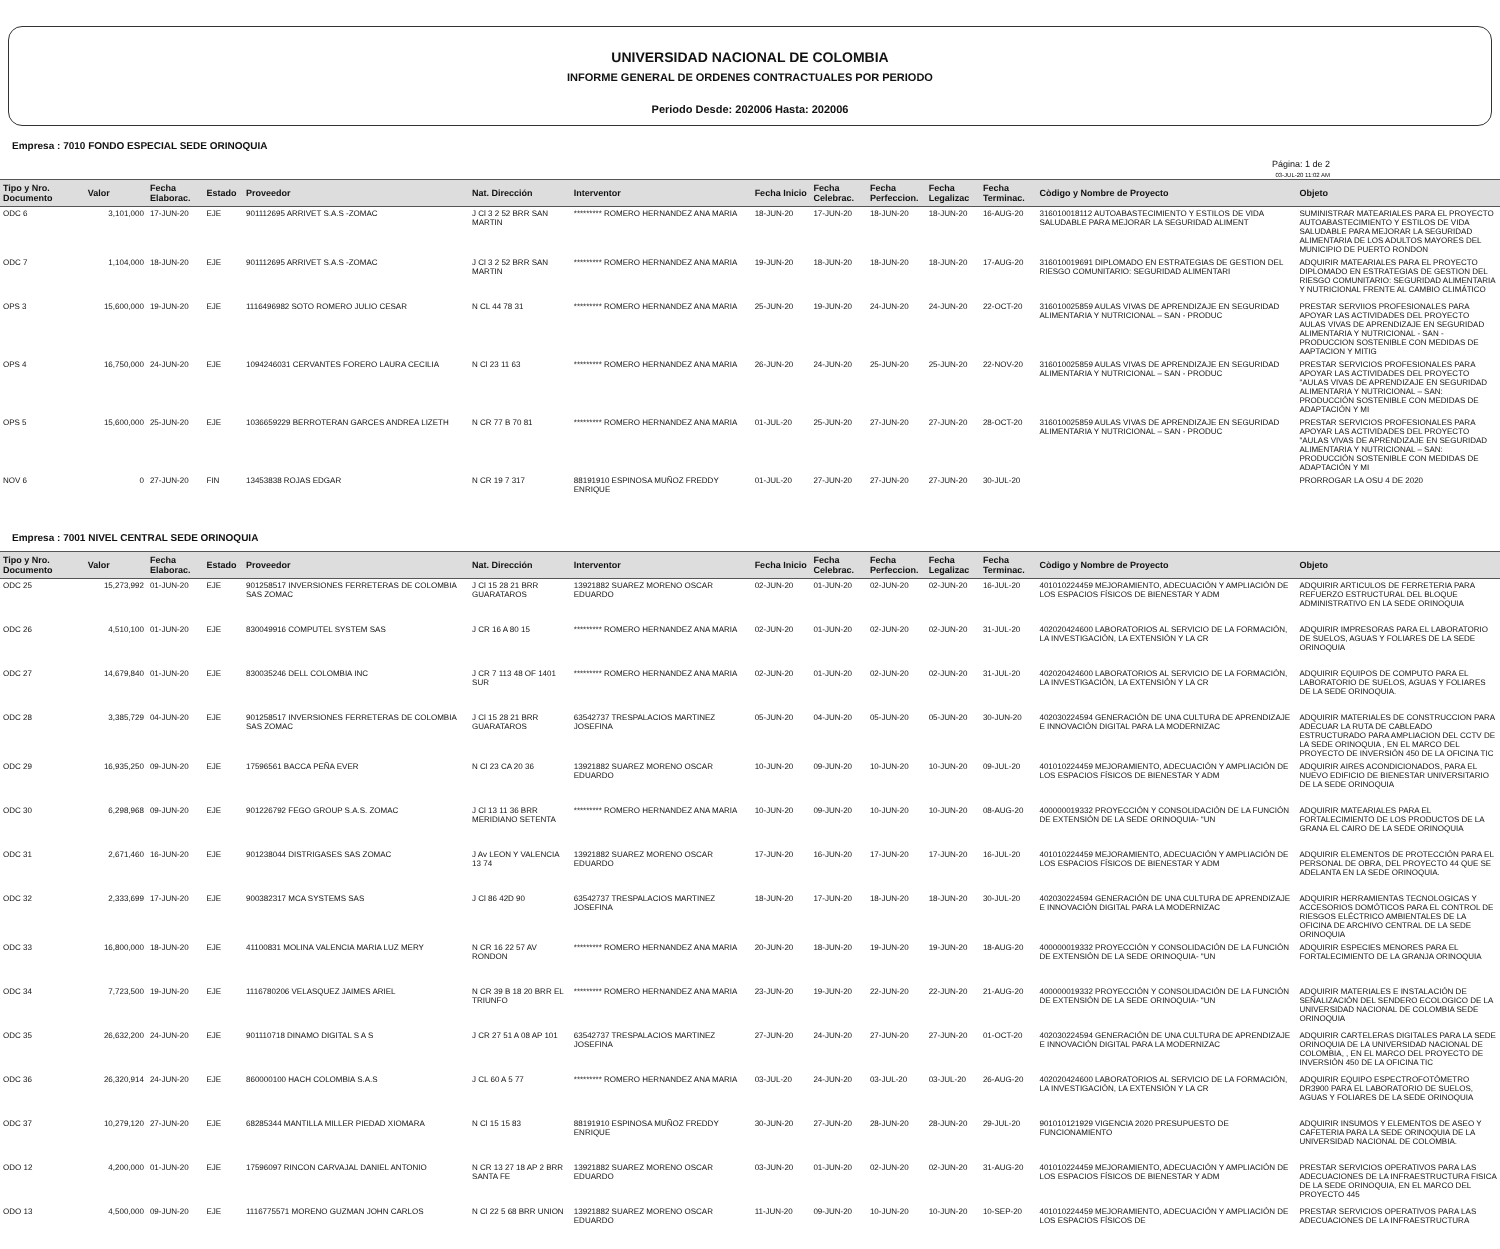UNIVERSIDAD NACIONAL DE COLOMBIA
INFORME GENERAL DE ORDENES CONTRACTUALES POR PERIODO
Periodo Desde: 202006 Hasta: 202006
Empresa : 7010 FONDO ESPECIAL SEDE ORINOQUIA
Página: 1 de 2
03-JUL-20 11:02 AM
| Tipo y Nro. Documento | Valor | Fecha Elaborac. | Estado | Proveedor | Nat. Dirección | Interventor | Fecha Inicio | Fecha Celebrac. | Fecha Perfeccion. | Fecha Legalizac | Fecha Terminac. | Còdigo y Nombre de Proyecto | Objeto |
| --- | --- | --- | --- | --- | --- | --- | --- | --- | --- | --- | --- | --- | --- |
| ODC 6 | 3,101,000 | 17-JUN-20 | EJE | 901112695 ARRIVET S.A.S -ZOMAC | J Cl 3 2 52 BRR SAN MARTIN | ********* ROMERO HERNANDEZ ANA MARIA | 18-JUN-20 | 17-JUN-20 | 18-JUN-20 | 18-JUN-20 | 16-AUG-20 | 316010018112 AUTOABASTECIMIENTO Y ESTILOS DE VIDA SALUDABLE PARA MEJORAR LA SEGURIDAD ALIMENT | SUMINISTRAR MATEARIALES PARA EL PROYECTO AUTOABASTECIMIENTO Y ESTILOS DE VIDA SALUDABLE PARA MEJORAR LA SEGURIDAD ALIMENTARIA DE LOS ADULTOS MAYORES DEL MUNICIPIO DE PUERTO RONDON |
| ODC 7 | 1,104,000 | 18-JUN-20 | EJE | 901112695 ARRIVET S.A.S -ZOMAC | J Cl 3 2 52 BRR SAN MARTIN | ********* ROMERO HERNANDEZ ANA MARIA | 19-JUN-20 | 18-JUN-20 | 18-JUN-20 | 18-JUN-20 | 17-AUG-20 | 316010019691 DIPLOMADO EN ESTRATEGIAS DE GESTION DEL RIESGO COMUNITARIO: SEGURIDAD ALIMENTARI | ADQUIRIR MATEARIALES PARA EL PROYECTO DIPLOMADO EN ESTRATEGIAS DE GESTION DEL RIESGO COMUNITARIO: SEGURIDAD ALIMENTARIA Y NUTRICIONAL FRENTE AL CAMBIO CLIMÁTICO |
| OPS 3 | 15,600,000 | 19-JUN-20 | EJE | 1116496982 SOTO ROMERO JULIO CESAR | N CL 44 78 31 | ********* ROMERO HERNANDEZ ANA MARIA | 25-JUN-20 | 19-JUN-20 | 24-JUN-20 | 24-JUN-20 | 22-OCT-20 | 316010025859 AULAS VIVAS DE APRENDIZAJE EN SEGURIDAD ALIMENTARIA Y NUTRICIONAL – SAN - PRODUC | PRESTAR SERVIIOS PROFESIONALES PARA APOYAR LAS ACTIVIDADES DEL PROYECTO AULAS VIVAS DE APRENDIZAJE EN SEGURIDAD ALIMENTARIA Y NUTRICIONAL - SAN - PRODUCCION SOSTENIBLE CON MEDIDAS DE AAPTACION Y MITIG |
| OPS 4 | 16,750,000 | 24-JUN-20 | EJE | 1094246031 CERVANTES FORERO LAURA CECILIA | N Cl 23 11 63 | ********* ROMERO HERNANDEZ ANA MARIA | 26-JUN-20 | 24-JUN-20 | 25-JUN-20 | 25-JUN-20 | 22-NOV-20 | 316010025859 AULAS VIVAS DE APRENDIZAJE EN SEGURIDAD ALIMENTARIA Y NUTRICIONAL – SAN - PRODUC | PRESTAR SERVICIOS PROFESIONALES PARA APOYAR LAS ACTIVIDADES DEL PROYECTO "AULAS VIVAS DE APRENDIZAJE EN SEGURIDAD ALIMENTARIA Y NUTRICIONAL – SAN: PRODUCCIÓN SOSTENIBLE CON MEDIDAS DE ADAPTACIÓN Y MI |
| OPS 5 | 15,600,000 | 25-JUN-20 | EJE | 1036659229 BERROTERAN GARCES ANDREA LIZETH | N CR 77 B 70 81 | ********* ROMERO HERNANDEZ ANA MARIA | 01-JUL-20 | 25-JUN-20 | 27-JUN-20 | 27-JUN-20 | 28-OCT-20 | 316010025859 AULAS VIVAS DE APRENDIZAJE EN SEGURIDAD ALIMENTARIA Y NUTRICIONAL – SAN - PRODUC | PRESTAR SERVICIOS PROFESIONALES PARA APOYAR LAS ACTIVIDADES DEL PROYECTO "AULAS VIVAS DE APRENDIZAJE EN SEGURIDAD ALIMENTARIA Y NUTRICIONAL – SAN: PRODUCCIÓN SOSTENIBLE CON MEDIDAS DE ADAPTACIÓN Y MI |
| NOV 6 | 0 | 27-JUN-20 | FIN | 13453838 ROJAS EDGAR | N CR 19 7 317 | 88191910 ESPINOSA MUÑOZ FREDDY ENRIQUE | 01-JUL-20 | 27-JUN-20 | 27-JUN-20 | 27-JUN-20 | 30-JUL-20 | | PRORROGAR LA OSU 4 DE 2020 |
Empresa : 7001 NIVEL CENTRAL SEDE ORINOQUIA
| Tipo y Nro. Documento | Valor | Fecha Elaborac. | Estado | Proveedor | Nat. Dirección | Interventor | Fecha Inicio | Fecha Celebrac. | Fecha Perfeccion. | Fecha Legalizac | Fecha Terminac. | Còdigo y Nombre de Proyecto | Objeto |
| --- | --- | --- | --- | --- | --- | --- | --- | --- | --- | --- | --- | --- | --- |
| ODC 25 | 15,273,992 | 01-JUN-20 | EJE | 901258517 INVERSIONES FERRETERAS DE COLOMBIA SAS ZOMAC | J Cl 15 28 21 BRR GUARATAROS | 13921882 SUAREZ MORENO OSCAR EDUARDO | 02-JUN-20 | 01-JUN-20 | 02-JUN-20 | 02-JUN-20 | 16-JUL-20 | 401010224459 MEJORAMIENTO, ADECUACIÓN Y AMPLIACIÓN DE LOS ESPACIOS FÍSICOS DE BIENESTAR Y ADM | ADQUIRIR ARTICULOS DE FERRETERIA PARA REFUERZO ESTRUCTURAL DEL BLOQUE ADMINISTRATIVO EN LA SEDE ORINOQUIA |
| ODC 26 | 4,510,100 | 01-JUN-20 | EJE | 830049916 COMPUTEL SYSTEM SAS | J CR 16 A 80 15 | ********* ROMERO HERNANDEZ ANA MARIA | 02-JUN-20 | 01-JUN-20 | 02-JUN-20 | 02-JUN-20 | 31-JUL-20 | 402020424600 LABORATORIOS AL SERVICIO DE LA FORMACIÓN, LA INVESTIGACIÓN, LA EXTENSIÓN Y LA CR | ADQUIRIR IMPRESORAS PARA EL LABORATORIO DE SUELOS, AGUAS Y FOLIARES DE LA SEDE ORINOQUIA |
| ODC 27 | 14,679,840 | 01-JUN-20 | EJE | 830035246 DELL COLOMBIA INC | J CR 7 113 48 OF 1401 SUR | ********* ROMERO HERNANDEZ ANA MARIA | 02-JUN-20 | 01-JUN-20 | 02-JUN-20 | 02-JUN-20 | 31-JUL-20 | 402020424600 LABORATORIOS AL SERVICIO DE LA FORMACIÓN, LA INVESTIGACIÓN, LA EXTENSIÓN Y LA CR | ADQUIRIR EQUIPOS DE COMPUTO PARA EL LABORATORIO DE SUELOS, AGUAS Y FOLIARES DE LA SEDE ORINOQUIA. |
| ODC 28 | 3,385,729 | 04-JUN-20 | EJE | 901258517 INVERSIONES FERRETERAS DE COLOMBIA SAS ZOMAC | J Cl 15 28 21 BRR GUARATAROS | 63542737 TRESPALACIOS MARTINEZ JOSEFINA | 05-JUN-20 | 04-JUN-20 | 05-JUN-20 | 05-JUN-20 | 30-JUN-20 | 402030224594 GENERACIÓN DE UNA CULTURA DE APRENDIZAJE E INNOVACIÓN DIGITAL PARA LA MODERNIZAC | ADQUIRIR MATERIALES DE CONSTRUCCION PARA ADECUAR LA RUTA DE CABLEADO ESTRUCTURADO PARA AMPLIACION DEL CCTV DE LA SEDE ORINOQUIA , EN EL MARCO DEL PROYECTO DE INVERSIÓN 450 DE LA OFICINA TIC |
| ODC 29 | 16,935,250 | 09-JUN-20 | EJE | 17596561 BACCA PEÑA EVER | N Cl 23 CA 20 36 | 13921882 SUAREZ MORENO OSCAR EDUARDO | 10-JUN-20 | 09-JUN-20 | 10-JUN-20 | 10-JUN-20 | 09-JUL-20 | 401010224459 MEJORAMIENTO, ADECUACIÓN Y AMPLIACIÓN DE LOS ESPACIOS FÍSICOS DE BIENESTAR Y ADM | ADQUIRIR AIRES ACONDICIONADOS, PARA EL NUEVO EDIFICIO DE BIENESTAR UNIVERSITARIO DE LA SEDE ORINOQUIA |
| ODC 30 | 6,298,968 | 09-JUN-20 | EJE | 901226792 FEGO GROUP S.A.S. ZOMAC | J Cl 13 11 36 BRR MERIDIANO SETENTA | ********* ROMERO HERNANDEZ ANA MARIA | 10-JUN-20 | 09-JUN-20 | 10-JUN-20 | 10-JUN-20 | 08-AUG-20 | 400000019332 PROYECCIÓN Y CONSOLIDACIÓN DE LA FUNCIÓN DE EXTENSIÓN DE LA SEDE ORINOQUIA- "UN | ADQUIRIR MATEARIALES PARA EL FORTALECIMIENTO DE LOS PRODUCTOS DE LA GRANA EL CAIRO DE LA SEDE ORINOQUIA |
| ODC 31 | 2,671,460 | 16-JUN-20 | EJE | 901238044 DISTRIGASES SAS ZOMAC | J Av LEON Y VALENCIA 13 74 | 13921882 SUAREZ MORENO OSCAR EDUARDO | 17-JUN-20 | 16-JUN-20 | 17-JUN-20 | 17-JUN-20 | 16-JUL-20 | 401010224459 MEJORAMIENTO, ADECUACIÓN Y AMPLIACIÓN DE LOS ESPACIOS FÍSICOS DE BIENESTAR Y ADM | ADQUIRIR ELEMENTOS DE PROTECCIÓN PARA EL PERSONAL DE OBRA, DEL PROYECTO 44 QUE SE ADELANTA EN LA SEDE ORINOQUIA. |
| ODC 32 | 2,333,699 | 17-JUN-20 | EJE | 900382317 MCA SYSTEMS SAS | J Cl 86 42D 90 | 63542737 TRESPALACIOS MARTINEZ JOSEFINA | 18-JUN-20 | 17-JUN-20 | 18-JUN-20 | 18-JUN-20 | 30-JUL-20 | 402030224594 GENERACIÓN DE UNA CULTURA DE APRENDIZAJE E INNOVACIÓN DIGITAL PARA LA MODERNIZAC | ADQUIRIR HERRAMIENTAS TECNOLOGICAS Y ACCESORIOS DOMÓTICOS PARA EL CONTROL DE RIESGOS ELÉCTRICO AMBIENTALES DE LA OFICINA DE ARCHIVO CENTRAL DE LA SEDE ORINOQUIA |
| ODC 33 | 16,800,000 | 18-JUN-20 | EJE | 41100831 MOLINA VALENCIA MARIA LUZ MERY | N CR 16 22 57 AV RONDON | ********* ROMERO HERNANDEZ ANA MARIA | 20-JUN-20 | 18-JUN-20 | 19-JUN-20 | 19-JUN-20 | 18-AUG-20 | 400000019332 PROYECCIÓN Y CONSOLIDACIÓN DE LA FUNCIÓN DE EXTENSIÓN DE LA SEDE ORINOQUIA- "UN | ADQUIRIR ESPECIES MENORES PARA EL FORTALECIMIENTO DE LA GRANJA ORINOQUIA |
| ODC 34 | 7,723,500 | 19-JUN-20 | EJE | 1116780206 VELASQUEZ JAIMES ARIEL | N CR 39 B 18 20 BRR EL TRIUNFO | ********* ROMERO HERNANDEZ ANA MARIA | 23-JUN-20 | 19-JUN-20 | 22-JUN-20 | 22-JUN-20 | 21-AUG-20 | 400000019332 PROYECCIÓN Y CONSOLIDACIÓN DE LA FUNCIÓN DE EXTENSIÓN DE LA SEDE ORINOQUIA- "UN | ADQUIRIR MATERIALES E INSTALACIÓN DE SEÑALIZACIÓN DEL SENDERO ECOLOGICO DE LA UNIVERSIDAD NACIONAL DE COLOMBIA SEDE ORINOQUIA |
| ODC 35 | 26,632,200 | 24-JUN-20 | EJE | 901110718 DINAMO DIGITAL S A S | J CR 27 51 A 08 AP 101 | 63542737 TRESPALACIOS MARTINEZ JOSEFINA | 27-JUN-20 | 24-JUN-20 | 27-JUN-20 | 27-JUN-20 | 01-OCT-20 | 402030224594 GENERACIÓN DE UNA CULTURA DE APRENDIZAJE E INNOVACIÓN DIGITAL PARA LA MODERNIZAC | ADQUIRIR CARTELERAS DIGITALES PARA LA SEDE ORINOQUIA DE LA UNIVERSIDAD NACIONAL DE COLOMBIA, , EN EL MARCO DEL PROYECTO DE INVERSIÓN 450 DE LA OFICINA TIC |
| ODC 36 | 26,320,914 | 24-JUN-20 | EJE | 860000100 HACH COLOMBIA S.A.S | J CL 60 A 5 77 | ********* ROMERO HERNANDEZ ANA MARIA | 03-JUL-20 | 24-JUN-20 | 03-JUL-20 | 03-JUL-20 | 26-AUG-20 | 402020424600 LABORATORIOS AL SERVICIO DE LA FORMACIÓN, LA INVESTIGACIÓN, LA EXTENSIÓN Y LA CR | ADQUIRIR EQUIPO ESPECTROFOTÓMETRO DR3900 PARA EL LABORATORIO DE SUELOS, AGUAS Y FOLIARES DE LA SEDE ORINOQUIA |
| ODC 37 | 10,279,120 | 27-JUN-20 | EJE | 68285344 MANTILLA MILLER PIEDAD XIOMARA | N Cl 15 15 83 | 88191910 ESPINOSA MUÑOZ FREDDY ENRIQUE | 30-JUN-20 | 27-JUN-20 | 28-JUN-20 | 28-JUN-20 | 29-JUL-20 | 901010121929 VIGENCIA 2020 PRESUPUESTO DE FUNCIONAMIENTO | ADQUIRIR INSUMOS Y ELEMENTOS DE ASEO Y CAFETERIA PARA LA SEDE ORINOQUIA DE LA UNIVERSIDAD NACIONAL DE COLOMBIA. |
| ODO 12 | 4,200,000 | 01-JUN-20 | EJE | 17596097 RINCON CARVAJAL DANIEL ANTONIO | N CR 13 27 18 AP 2 BRR SANTA FE | 13921882 SUAREZ MORENO OSCAR EDUARDO | 03-JUN-20 | 01-JUN-20 | 02-JUN-20 | 02-JUN-20 | 31-AUG-20 | 401010224459 MEJORAMIENTO, ADECUACIÓN Y AMPLIACIÓN DE LOS ESPACIOS FÍSICOS DE BIENESTAR Y ADM | PRESTAR SERVICIOS OPERATIVOS PARA LAS ADECUACIONES DE LA INFRAESTRUCTURA FISICA DE LA SEDE ORINOQUIA, EN EL MARCO DEL PROYECTO 445 |
| ODO 13 | 4,500,000 | 09-JUN-20 | EJE | 1116775571 MORENO GUZMAN JOHN CARLOS | N Cl 22 5 68 BRR UNION | 13921882 SUAREZ MORENO OSCAR EDUARDO | 11-JUN-20 | 09-JUN-20 | 10-JUN-20 | 10-JUN-20 | 10-SEP-20 | 401010224459 MEJORAMIENTO, ADECUACIÓN Y AMPLIACIÓN DE LOS ESPACIOS FÍSICOS DE | PRESTAR SERVICIOS OPERATIVOS PARA LAS ADECUACIONES DE LA INFRAESTRUCTURA |